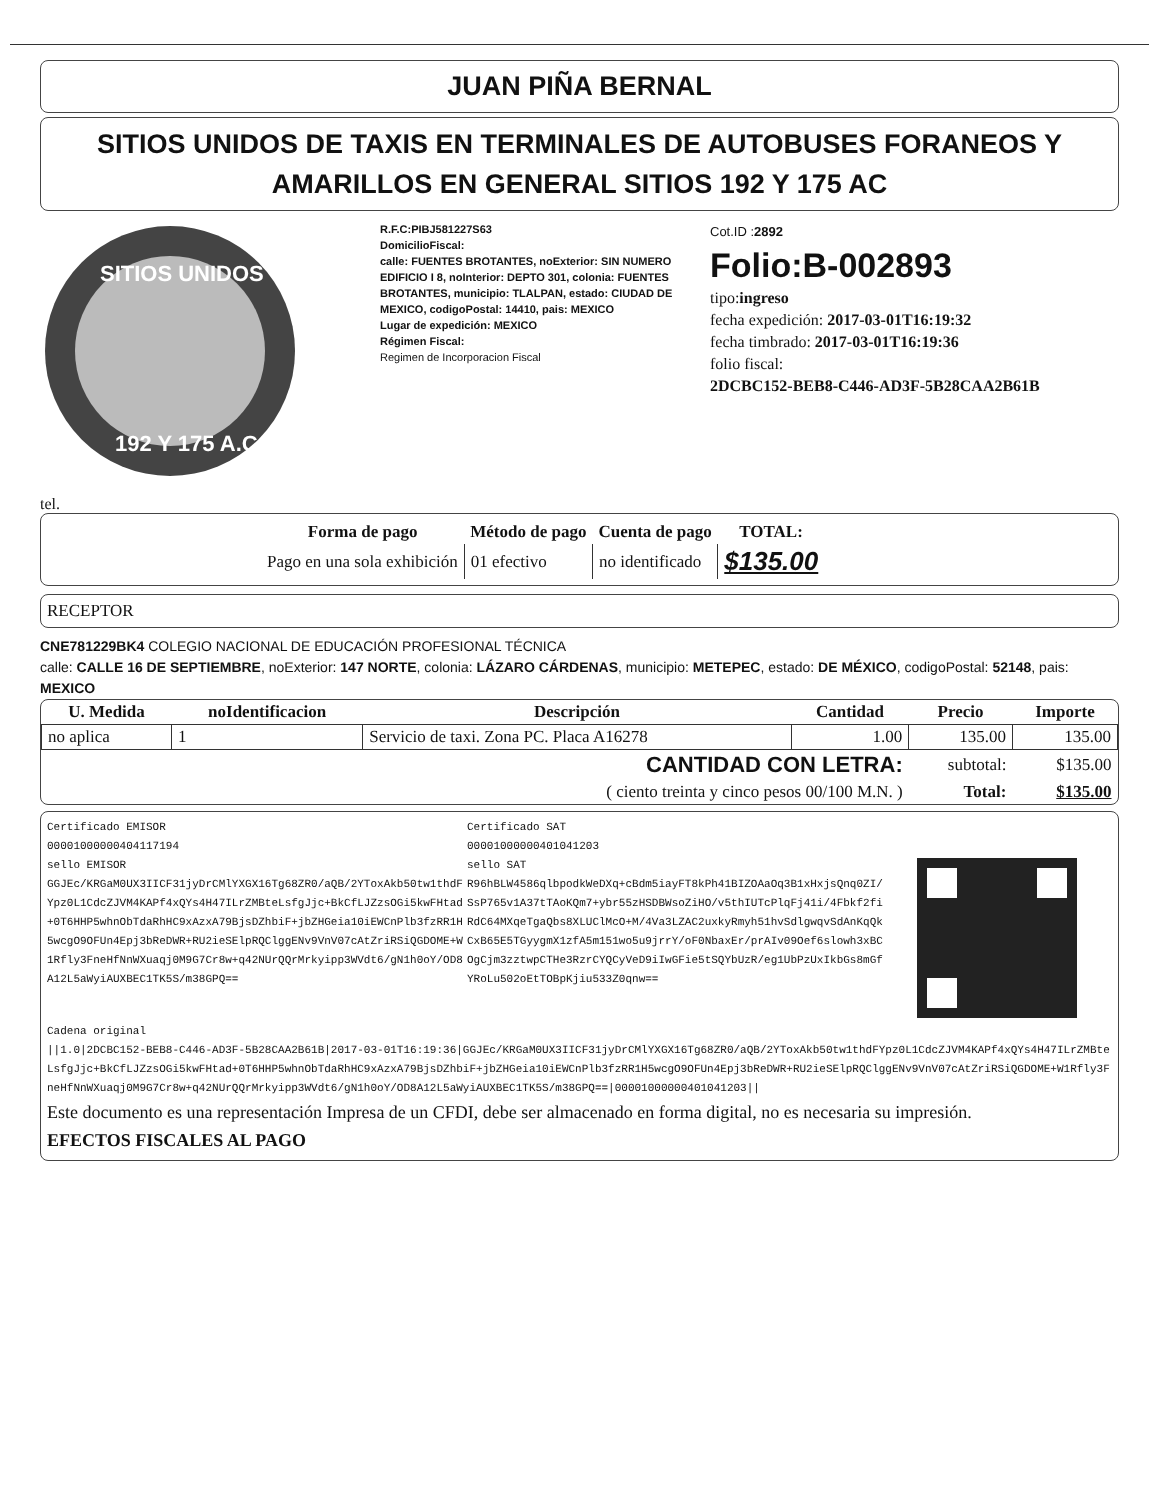JUAN PIÑA BERNAL
SITIOS UNIDOS DE TAXIS EN TERMINALES DE AUTOBUSES FORANEOS Y AMARILLOS EN GENERAL SITIOS 192 Y 175 AC
SITIOS UNIDOS
192 Y 175 A.C.
R.F.C:PIBJ581227S63
DomicilioFiscal:
calle: FUENTES BROTANTES, noExterior: SIN NUMERO EDIFICIO I 8, noInterior: DEPTO 301, colonia: FUENTES BROTANTES, municipio: TLALPAN, estado: CIUDAD DE MEXICO, codigoPostal: 14410, pais: MEXICO
Lugar de expedición: MEXICO
Régimen Fiscal:
Regimen de Incorporacion Fiscal
Cot.ID :2892
Folio:B-002893
tipo:ingreso
fecha expedición: 2017-03-01T16:19:32
fecha timbrado: 2017-03-01T16:19:36
folio fiscal:
2DCBC152-BEB8-C446-AD3F-5B28CAA2B61B
tel.
| Forma de pago | Método de pago | Cuenta de pago | TOTAL: |
| --- | --- | --- | --- |
| Pago en una sola exhibición | 01 efectivo | no identificado | $135.00 |
RECEPTOR
CNE781229BK4 COLEGIO NACIONAL DE EDUCACIÓN PROFESIONAL TÉCNICA
calle: CALLE 16 DE SEPTIEMBRE, noExterior: 147 NORTE, colonia: LÁZARO CÁRDENAS, municipio: METEPEC, estado: DE MÉXICO, codigoPostal: 52148, pais: MEXICO
| U. Medida | noIdentificacion | Descripción | Cantidad | Precio | Importe |
| --- | --- | --- | --- | --- | --- |
| no aplica | 1 | Servicio de taxi. Zona PC. Placa A16278 | 1.00 | 135.00 | 135.00 |
| CANTIDAD CON LETRA: | | | | subtotal: | $135.00 |
| ( ciento treinta y cinco pesos 00/100 M.N. ) | | | | Total: | $135.00 |
Certificado EMISOR
00001000000404117194
sello EMISOR
GGJEc/KRGaM0UX3IICF31jyDrCMlYXGX16Tg68ZR0/aQB/2YToxAkb50tw1thdFYpz0L1CdcZJVM4KAPf4xQYs4H47ILrZMBteLsfgJjc+BkCfLJZzsOGi5kwFHtad+0T6HHP5whnObTdaRhHC9xAzxA79BjsDZhbiF+jbZHGeia10iEWCnPlb3fzRR1H5wcgO9OFUn4Epj3bReDWR+RU2ieSElpRQClggENv9VnV07cAtZriRSiQGDOME+W1Rfly3FneHfNnWXuaqj0M9G7Cr8w+q42NUrQQrMrkyipp3WVdt6/gN1h0oY/OD8A12L5aWyiAUXBEC1TK5S/m38GPQ==
Certificado SAT
00001000000401041203
sello SAT
R96hBLW4586qlbpodkWeDXq+cBdm5iayFT8kPh41BIZOAaOq3B1xHxjsQnq0ZI/SsP765v1A37tTAoKQm7+ybr55zHSDBWsoZiHO/v5thIUTcPlqFj41i/4Fbkf2fiRdC64MXqeTgaQbs8XLUClMcO+M/4Va3LZAC2uxkyRmyh51hvSdlgwqvSdAnKqQkCxB65E5TGyygmX1zfA5m151wo5u9jrrY/oF0NbaxEr/prAIv09Oef6slowh3xBCOgCjm3zztwpCTHe3RzrCYQCyVeD9iIwGFie5tSQYbUzR/eg1UbPzUxIkbGs8mGfYRoLu502oEtTOBpKjiu533Z0qnw==
Cadena original
||1.0|2DCBC152-BEB8-C446-AD3F-5B28CAA2B61B|2017-03-01T16:19:36|GGJEc/KRGaM0UX3IICF31jyDrCMlYXGX16Tg68ZR0/aQB/2YToxAkb50tw1thdFYpz0L1CdcZJVM4KAPf4xQYs4H47ILrZMBteLsfgJjc+BkCfLJZzsOGi5kwFHtad+0T6HHP5whnObTdaRhHC9xAzxA79BjsDZhbiF+jbZHGeia10iEWCnPlb3fzRR1H5wcgO9OFUn4Epj3bReDWR+RU2ieSElpRQClggENv9VnV07cAtZriRSiQGDOME+W1Rfly3FneHfNnWXuaqj0M9G7Cr8w+q42NUrQQrMrkyipp3WVdt6/gN1h0oY/OD8A12L5aWyiAUXBEC1TK5S/m38GPQ==|00001000000401041203||
Este documento es una representación Impresa de un CFDI, debe ser almacenado en forma digital, no es necesaria su impresión.
EFECTOS FISCALES AL PAGO